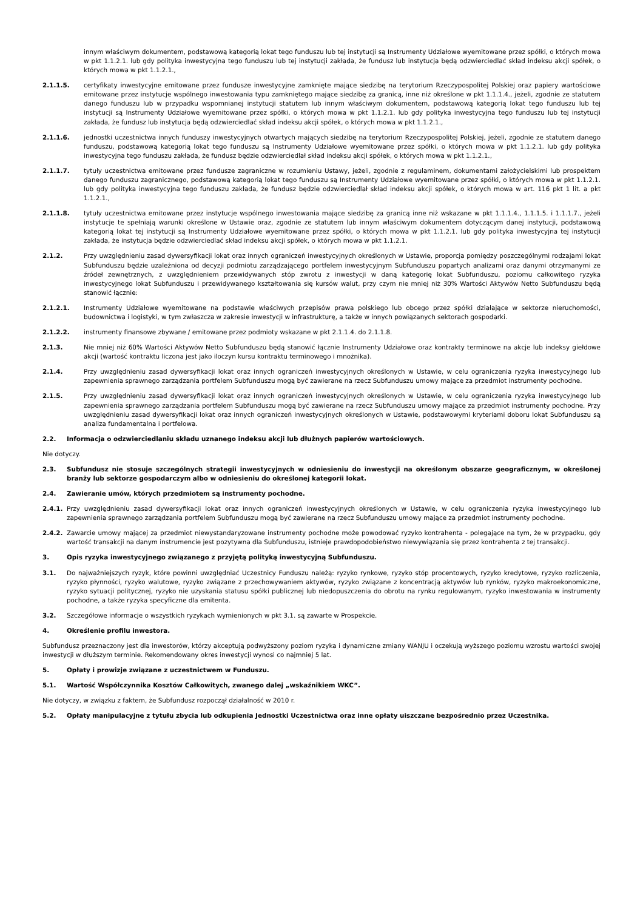innym właściwym dokumentem, podstawową kategorią lokat tego funduszu lub tej instytucji są Instrumenty Udziałowe wyemitowane przez spółki, o których mowa w pkt 1.1.2.1. lub gdy polityka inwestycyjna tego funduszu lub tej instytucji zakłada, że fundusz lub instytucja będą odzwierciedlać skład indeksu akcji spółek, o których mowa w pkt 1.1.2.1.,
2.1.1.5. certyfikaty inwestycyjne emitowane przez fundusze inwestycyjne zamknięte mające siedzibę na terytorium Rzeczypospolitej Polskiej oraz papiery wartościowe emitowane przez instytucje wspólnego inwestowania typu zamkniętego mające siedzibę za granicą, inne niż określone w pkt 1.1.1.4., jeżeli, zgodnie ze statutem danego funduszu lub w przypadku wspomnianej instytucji statutem lub innym właściwym dokumentem, podstawową kategorią lokat tego funduszu lub tej instytucji są Instrumenty Udziałowe wyemitowane przez spółki, o których mowa w pkt 1.1.2.1. lub gdy polityka inwestycyjna tego funduszu lub tej instytucji zakłada, że fundusz lub instytucja będą odzwierciedlać skład indeksu akcji spółek, o których mowa w pkt 1.1.2.1.,
2.1.1.6. jednostki uczestnictwa innych funduszy inwestycyjnych otwartych mających siedzibę na terytorium Rzeczypospolitej Polskiej, jeżeli, zgodnie ze statutem danego funduszu, podstawową kategorią lokat tego funduszu są Instrumenty Udziałowe wyemitowane przez spółki, o których mowa w pkt 1.1.2.1. lub gdy polityka inwestycyjna tego funduszu zakłada, że fundusz będzie odzwierciedlał skład indeksu akcji spółek, o których mowa w pkt 1.1.2.1.,
2.1.1.7. tytuły uczestnictwa emitowane przez fundusze zagraniczne w rozumieniu Ustawy, jeżeli, zgodnie z regulaminem, dokumentami założycielskimi lub prospektem danego funduszu zagranicznego, podstawową kategorią lokat tego funduszu są Instrumenty Udziałowe wyemitowane przez spółki, o których mowa w pkt 1.1.2.1. lub gdy polityka inwestycyjna tego funduszu zakłada, że fundusz będzie odzwierciedlał skład indeksu akcji spółek, o których mowa w art. 116 pkt 1 lit. a pkt 1.1.2.1.,
2.1.1.8. tytuły uczestnictwa emitowane przez instytucje wspólnego inwestowania mające siedzibę za granicą inne niż wskazane w pkt 1.1.1.4., 1.1.1.5. i 1.1.1.7., jeżeli instytucje te spełniają warunki określone w Ustawie oraz, zgodnie ze statutem lub innym właściwym dokumentem dotyczącym danej instytucji, podstawową kategorią lokat tej instytucji są Instrumenty Udziałowe wyemitowane przez spółki, o których mowa w pkt 1.1.2.1. lub gdy polityka inwestycyjna tej instytucji zakłada, że instytucja będzie odzwierciedlać skład indeksu akcji spółek, o których mowa w pkt 1.1.2.1.
2.1.2. Przy uwzględnieniu zasad dywersyfikacji lokat oraz innych ograniczeń inwestycyjnych określonych w Ustawie, proporcja pomiędzy poszczególnymi rodzajami lokat Subfunduszu będzie uzależniona od decyzji podmiotu zarządzającego portfelem inwestycyjnym Subfunduszu popartych analizami oraz danymi otrzymanymi ze źródeł zewnętrznych, z uwzględnieniem przewidywanych stóp zwrotu z inwestycji w daną kategorię lokat Subfunduszu, poziomu całkowitego ryzyka inwestycyjnego lokat Subfunduszu i przewidywanego kształtowania się kursów walut, przy czym nie mniej niż 30% Wartości Aktywów Netto Subfunduszu będą stanowić łącznie:
2.1.2.1. Instrumenty Udziałowe wyemitowane na podstawie właściwych przepisów prawa polskiego lub obcego przez spółki działające w sektorze nieruchomości, budownictwa i logistyki, w tym zwłaszcza w zakresie inwestycji w infrastrukturę, a także w innych powiązanych sektorach gospodarki.
2.1.2.2. instrumenty finansowe zbywane / emitowane przez podmioty wskazane w pkt 2.1.1.4. do 2.1.1.8.
2.1.3. Nie mniej niż 60% Wartości Aktywów Netto Subfunduszu będą stanowić łącznie Instrumenty Udziałowe oraz kontrakty terminowe na akcje lub indeksy giełdowe akcji (wartość kontraktu liczona jest jako iloczyn kursu kontraktu terminowego i mnożnika).
2.1.4. Przy uwzględnieniu zasad dywersyfikacji lokat oraz innych ograniczeń inwestycyjnych określonych w Ustawie, w celu ograniczenia ryzyka inwestycyjnego lub zapewnienia sprawnego zarządzania portfelem Subfunduszu mogą być zawierane na rzecz Subfunduszu umowy mające za przedmiot instrumenty pochodne.
2.1.5. Przy uwzględnieniu zasad dywersyfikacji lokat oraz innych ograniczeń inwestycyjnych określonych w Ustawie, w celu ograniczenia ryzyka inwestycyjnego lub zapewnienia sprawnego zarządzania portfelem Subfunduszu mogą być zawierane na rzecz Subfunduszu umowy mające za przedmiot instrumenty pochodne. Przy uwzględnieniu zasad dywersyfikacji lokat oraz innych ograniczeń inwestycyjnych określonych w Ustawie, podstawowymi kryteriami doboru lokat Subfunduszu są analiza fundamentalna i portfelowa.
2.2. Informacja o odzwierciedlaniu składu uznanego indeksu akcji lub dłużnych papierów wartościowych.
Nie dotyczy.
2.3. Subfundusz nie stosuje szczególnych strategii inwestycyjnych w odniesieniu do inwestycji na określonym obszarze geograficznym, w określonej branży lub sektorze gospodarczym albo w odniesieniu do określonej kategorii lokat.
2.4. Zawieranie umów, których przedmiotem są instrumenty pochodne.
2.4.1. Przy uwzględnieniu zasad dywersyfikacji lokat oraz innych ograniczeń inwestycyjnych określonych w Ustawie, w celu ograniczenia ryzyka inwestycyjnego lub zapewnienia sprawnego zarządzania portfelem Subfunduszu mogą być zawierane na rzecz Subfunduszu umowy mające za przedmiot instrumenty pochodne.
2.4.2. Zawarcie umowy mającej za przedmiot niewystandaryzowane instrumenty pochodne może powodować ryzyko kontrahenta - polegające na tym, że w przypadku, gdy wartość transakcji na danym instrumencie jest pozytywna dla Subfunduszu, istnieje prawdopodobieństwo niewywiązania się przez kontrahenta z tej transakcji.
3. Opis ryzyka inwestycyjnego związanego z przyjętą polityką inwestycyjną Subfunduszu.
3.1. Do najważniejszych ryzyk, które powinni uwzględniać Uczestnicy Funduszu należą: ryzyko rynkowe, ryzyko stóp procentowych, ryzyko kredytowe, ryzyko rozliczenia, ryzyko płynności, ryzyko walutowe, ryzyko związane z przechowywaniem aktywów, ryzyko związane z koncentracją aktywów lub rynków, ryzyko makroekonomiczne, ryzyko sytuacji politycznej, ryzyko nie uzyskania statusu spółki publicznej lub niedopuszczenia do obrotu na rynku regulowanym, ryzyko inwestowania w instrumenty pochodne, a także ryzyka specyficzne dla emitenta.
3.2. Szczegółowe informacje o wszystkich ryzykach wymienionych w pkt 3.1. są zawarte w Prospekcie.
4. Określenie profilu inwestora.
Subfundusz przeznaczony jest dla inwestorów, którzy akceptują podwyższony poziom ryzyka i dynamiczne zmiany WANJU i oczekują wyższego poziomu wzrostu wartości swojej inwestycji w dłuższym terminie. Rekomendowany okres inwestycji wynosi co najmniej 5 lat.
5. Opłaty i prowizje związane z uczestnictwem w Funduszu.
5.1. Wartość Współczynnika Kosztów Całkowitych, zwanego dalej „wskaźnikiem WKC”.
Nie dotyczy, w związku z faktem, że Subfundusz rozpoczął działalność w 2010 r.
5.2. Opłaty manipulacyjne z tytułu zbycia lub odkupienia Jednostki Uczestnictwa oraz inne opłaty uiszczane bezpośrednio przez Uczestnika.